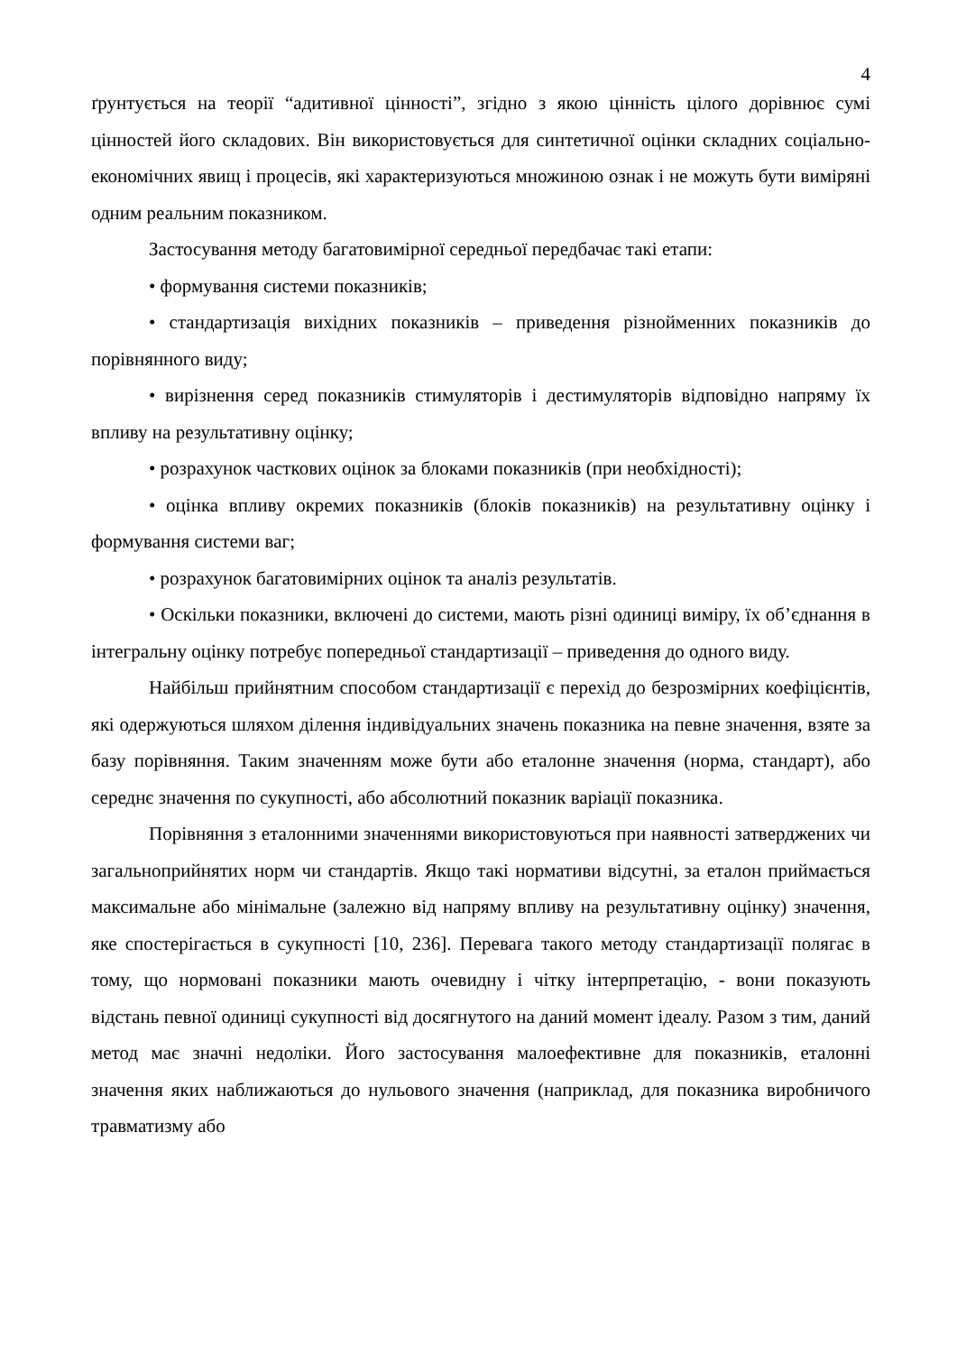4
ґрунтується на теорії “адитивної цінності”, згідно з якою цінність цілого дорівнює сумі цінностей його складових. Він використовується для синтетичної оцінки складних соціально-економічних явищ і процесів, які характеризуються множиною ознак і не можуть бути виміряні одним реальним показником.
Застосування методу багатовимірної середньої передбачає такі етапи:
• формування системи показників;
• стандартизація вихідних показників – приведення різнойменних показників до порівнянного виду;
• вирізнення серед показників стимуляторів і дестимуляторів відповідно напряму їх впливу на результативну оцінку;
• розрахунок часткових оцінок за блоками показників (при необхідності);
• оцінка впливу окремих показників (блоків показників) на результативну оцінку і формування системи ваг;
• розрахунок багатовимірних оцінок та аналіз результатів.
• Оскільки показники, включені до системи, мають різні одиниці виміру, їх об’єднання в інтегральну оцінку потребує попередньої стандартизації – приведення до одного виду.
Найбільш прийнятним способом стандартизації є перехід до безрозмірних коефіцієнтів, які одержуються шляхом ділення індивідуальних значень показника на певне значення, взяте за базу порівняння. Таким значенням може бути або еталонне значення (норма, стандарт), або середнє значення по сукупності, або абсолютний показник варіації показника.
Порівняння з еталонними значеннями використовуються при наявності затверджених чи загальноприйнятих норм чи стандартів. Якщо такі нормативи відсутні, за еталон приймається максимальне або мінімальне (залежно від напряму впливу на результативну оцінку) значення, яке спостерігається в сукупності [10, 236]. Перевага такого методу стандартизації полягає в тому, що нормовані показники мають очевидну і чітку інтерпретацію, - вони показують відстань певної одиниці сукупності від досягнутого на даний момент ідеалу. Разом з тим, даний метод має значні недоліки. Його застосування малоефективне для показників, еталонні значення яких наближаються до нульового значення (наприклад, для показника виробничого травматизму або